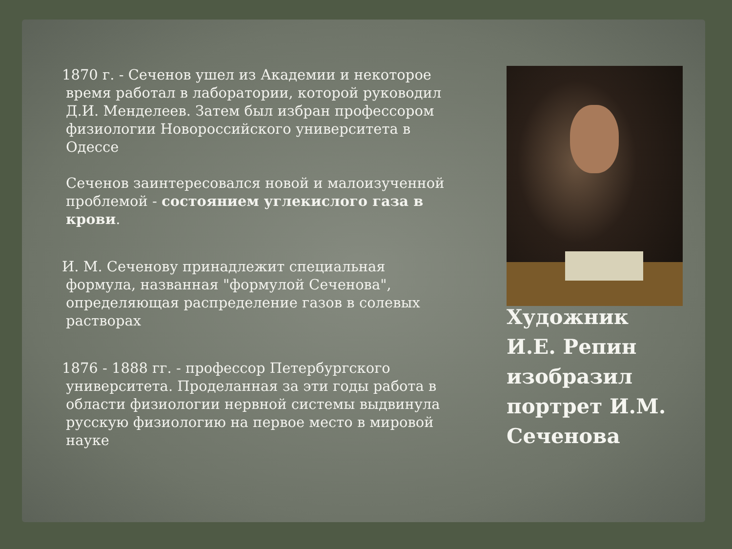1870 г. - Сеченов ушел из Академии и некоторое время работал в лаборатории, которой руководил Д.И. Менделеев. Затем был избран профессором физиологии Новороссийского университета в Одессе
Сеченов заинтересовался новой и малоизученной проблемой - состоянием углекислого газа в крови.
И. М. Сеченову принадлежит специальная формула, названная "формулой Сеченова", определяющая распределение газов в солевых растворах
1876 - 1888 гг. - профессор Петербургского университета. Проделанная за эти годы работа в области физиологии нервной системы выдвинула русскую физиологию на первое место в мировой науке
Художник И.Е. Репин изобразил портрет И.М. Сеченова